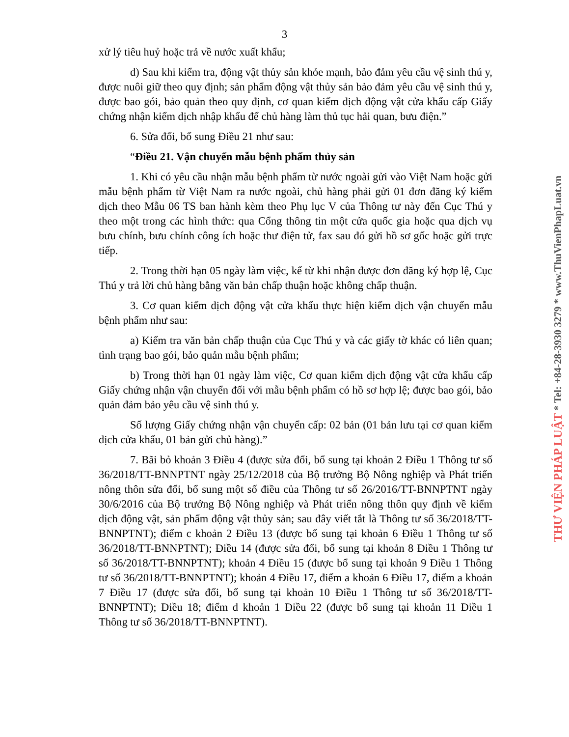3
xử lý tiêu huỷ hoặc trả về nước xuất khẩu;
d) Sau khi kiểm tra, động vật thủy sản khỏe mạnh, bảo đảm yêu cầu vệ sinh thú y, được nuôi giữ theo quy định; sản phẩm động vật thủy sản bảo đảm yêu cầu vệ sinh thú y, được bao gói, bảo quản theo quy định, cơ quan kiểm dịch động vật cửa khẩu cấp Giấy chứng nhận kiểm dịch nhập khẩu để chủ hàng làm thủ tục hải quan, bưu điện.”
6. Sửa đổi, bổ sung Điều 21 như sau:
“Điều 21. Vận chuyển mẫu bệnh phẩm thủy sản
1. Khi có yêu cầu nhận mẫu bệnh phẩm từ nước ngoài gửi vào Việt Nam hoặc gửi mẫu bệnh phẩm từ Việt Nam ra nước ngoài, chủ hàng phải gửi 01 đơn đăng ký kiểm dịch theo Mẫu 06 TS ban hành kèm theo Phụ lục V của Thông tư này đến Cục Thú y theo một trong các hình thức: qua Cổng thông tin một cửa quốc gia hoặc qua dịch vụ bưu chính, bưu chính công ích hoặc thư điện tử, fax sau đó gửi hồ sơ gốc hoặc gửi trực tiếp.
2. Trong thời hạn 05 ngày làm việc, kể từ khi nhận được đơn đăng ký hợp lệ, Cục Thú y trả lời chủ hàng bằng văn bản chấp thuận hoặc không chấp thuận.
3. Cơ quan kiểm dịch động vật cửa khẩu thực hiện kiểm dịch vận chuyển mẫu bệnh phẩm như sau:
a) Kiểm tra văn bản chấp thuận của Cục Thú y và các giấy tờ khác có liên quan; tình trạng bao gói, bảo quản mẫu bệnh phẩm;
b) Trong thời hạn 01 ngày làm việc, Cơ quan kiểm dịch động vật cửa khẩu cấp Giấy chứng nhận vận chuyển đối với mẫu bệnh phẩm có hồ sơ hợp lệ; được bao gói, bảo quản đảm bảo yêu cầu vệ sinh thú y.
Số lượng Giấy chứng nhận vận chuyển cấp: 02 bản (01 bản lưu tại cơ quan kiểm dịch cửa khẩu, 01 bản gửi chủ hàng).”
7. Bãi bỏ khoản 3 Điều 4 (được sửa đổi, bổ sung tại khoản 2 Điều 1 Thông tư số 36/2018/TT-BNNPTNT ngày 25/12/2018 của Bộ trưởng Bộ Nông nghiệp và Phát triển nông thôn sửa đổi, bổ sung một số điều của Thông tư số 26/2016/TT-BNNPTNT ngày 30/6/2016 của Bộ trưởng Bộ Nông nghiệp và Phát triển nông thôn quy định về kiểm dịch động vật, sản phẩm động vật thủy sản; sau đây viết tắt là Thông tư số 36/2018/TT-BNNPTNT); điểm c khoản 2 Điều 13 (được bổ sung tại khoản 6 Điều 1 Thông tư số 36/2018/TT-BNNPTNT); Điều 14 (được sửa đổi, bổ sung tại khoản 8 Điều 1 Thông tư số 36/2018/TT-BNNPTNT); khoản 4 Điều 15 (được bổ sung tại khoản 9 Điều 1 Thông tư số 36/2018/TT-BNNPTNT); khoản 4 Điều 17, điểm a khoản 6 Điều 17, điểm a khoản 7 Điều 17 (được sửa đổi, bổ sung tại khoản 10 Điều 1 Thông tư số 36/2018/TT-BNNPTNT); Điều 18; điểm d khoản 1 Điều 22 (được bổ sung tại khoản 11 Điều 1 Thông tư số 36/2018/TT-BNNPTNT).
THƯ VIỆN PHÁP LUẬT * Tel: +84-28-3930 3279 * www.ThuVienPhapLuat.vn